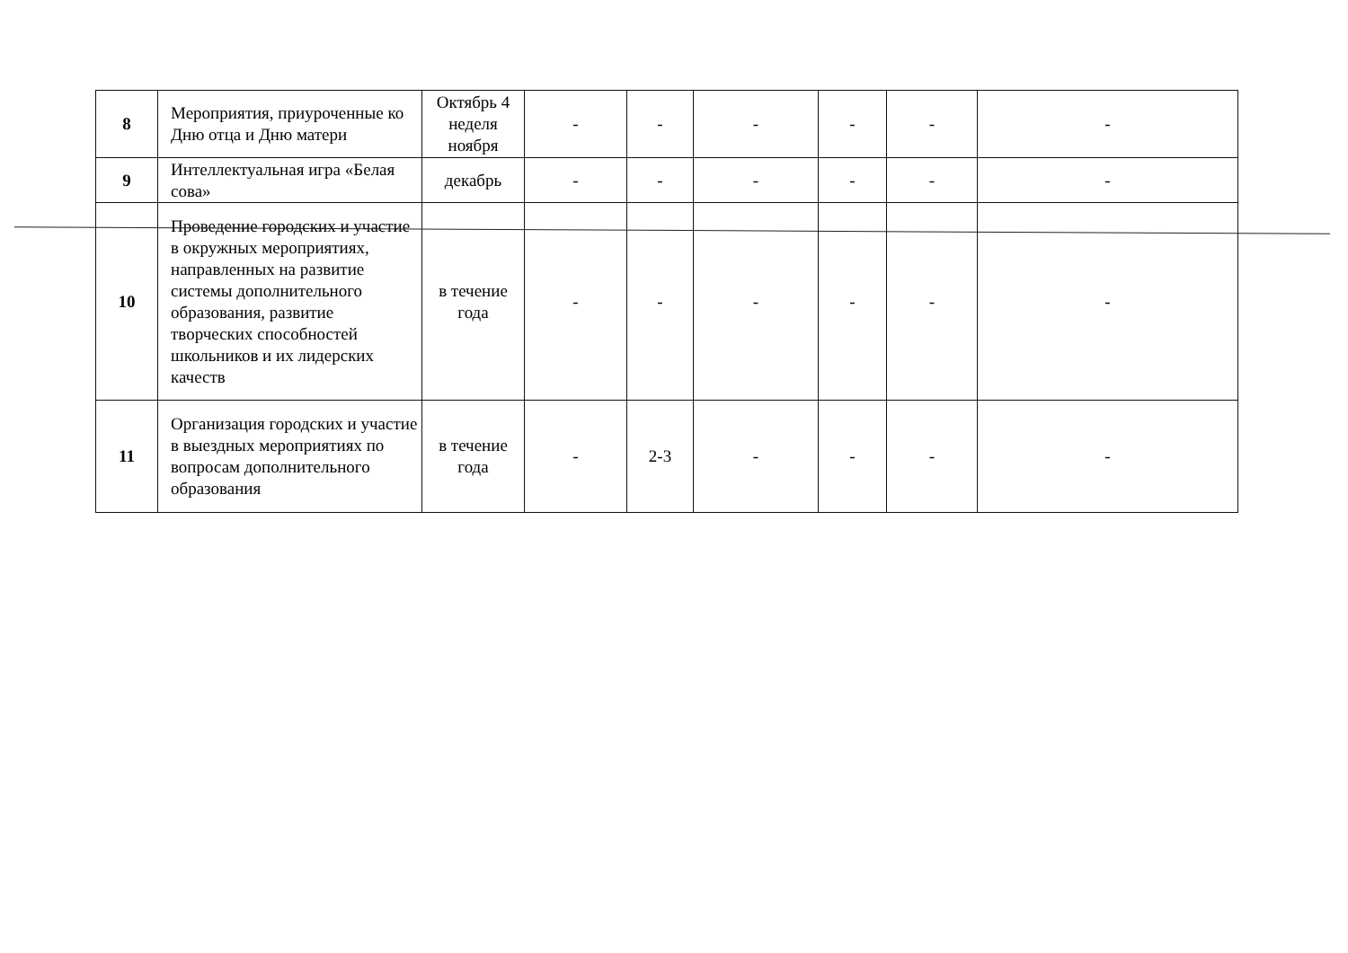| 8 | Мероприятия, приуроченные ко Дню отца и Дню матери | Октябрь 4 неделя ноября | - | - | - | - | - | - |
| 9 | Интеллектуальная игра «Белая сова» | декабрь | - | - | - | - | - | - |
| 10 | Проведение городских и участие в окружных мероприятиях, направленных на развитие системы дополнительного образования, развитие творческих способностей школьников и их лидерских качеств | в течение года | - | - | - | - | - | - |
| 11 | Организация городских и участие в выездных мероприятиях по вопросам дополнительного образования | в течение года | - | 2-3 | - | - | - | - |